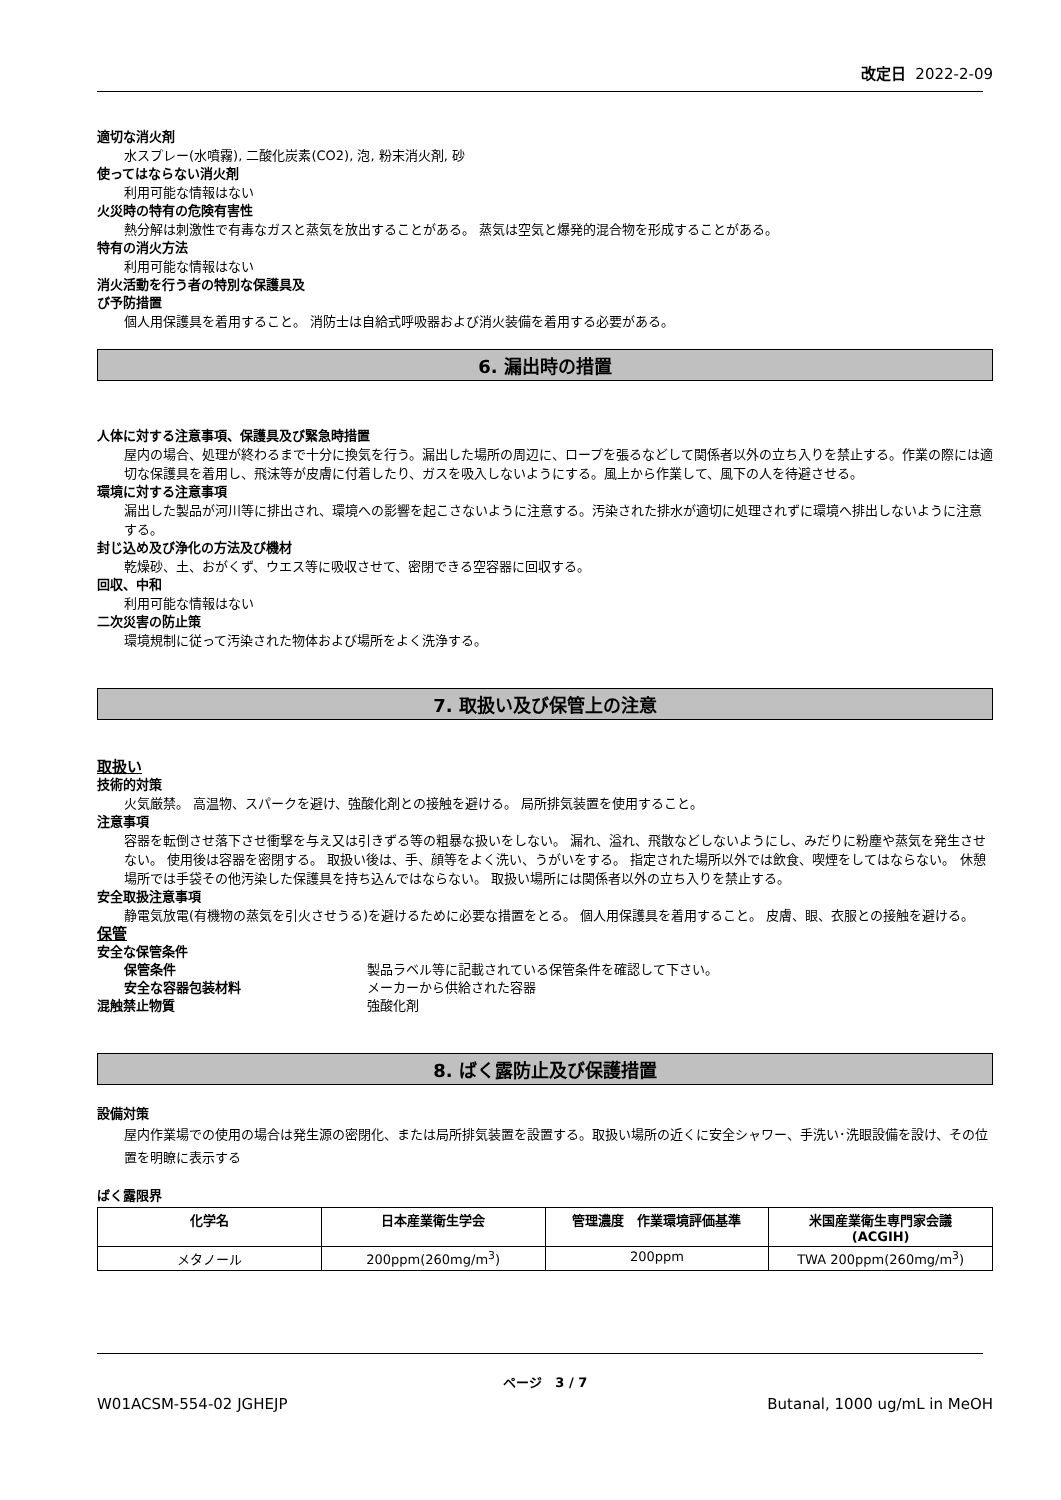改定日 2022-2-09
適切な消火剤
水スプレー(水噴霧), 二酸化炭素(CO2), 泡, 粉末消火剤, 砂
使ってはならない消火剤
利用可能な情報はない
火災時の特有の危険有害性
熱分解は刺激性で有毒なガスと蒸気を放出することがある。 蒸気は空気と爆発的混合物を形成することがある。
特有の消火方法
利用可能な情報はない
消火活動を行う者の特別な保護具及
び予防措置
個人用保護具を着用すること。 消防士は自給式呼吸器および消火装備を着用する必要がある。
6. 漏出時の措置
人体に対する注意事項、保護具及び緊急時措置
屋内の場合、処理が終わるまで十分に換気を行う。漏出した場所の周辺に、ロープを張るなどして関係者以外の立ち入りを禁止する。作業の際には適切な保護具を着用し、飛沫等が皮膚に付着したり、ガスを吸入しないようにする。風上から作業して、風下の人を待避させる。
環境に対する注意事項
漏出した製品が河川等に排出され、環境への影響を起こさないように注意する。汚染された排水が適切に処理されずに環境へ排出しないように注意する。
封じ込め及び浄化の方法及び機材
乾燥砂、土、おがくず、ウエス等に吸収させて、密閉できる空容器に回収する。
回収、中和
利用可能な情報はない
二次災害の防止策
環境規制に従って汚染された物体および場所をよく洗浄する。
7. 取扱い及び保管上の注意
取扱い
技術的対策
火気厳禁。 高温物、スパークを避け、強酸化剤との接触を避ける。 局所排気装置を使用すること。
注意事項
容器を転倒させ落下させ衝撃を与え又は引きずる等の粗暴な扱いをしない。 漏れ、溢れ、飛散などしないようにし、みだりに粉塵や蒸気を発生させない。 使用後は容器を密閉する。 取扱い後は、手、顔等をよく洗い、うがいをする。 指定された場所以外では飲食、喫煙をしてはならない。 休憩場所では手袋その他汚染した保護具を持ち込んではならない。 取扱い場所には関係者以外の立ち入りを禁止する。
安全取扱注意事項
静電気放電(有機物の蒸気を引火させうる)を避けるために必要な措置をとる。 個人用保護具を着用すること。 皮膚、眼、衣服との接触を避ける。
保管
安全な保管条件
保管条件 製品ラベル等に記載されている保管条件を確認して下さい。
安全な容器包装材料 メーカーから供給された容器
混触禁止物質 強酸化剤
8. ばく露防止及び保護措置
設備対策
屋内作業場での使用の場合は発生源の密閉化、または局所排気装置を設置する。取扱い場所の近くに安全シャワー、手洗い･洗眼設備を設け、その位置を明瞭に表示する
ばく露限界
| 化学名 | 日本産業衛生学会 | 管理濃度 作業環境評価基準 | 米国産業衛生専門家会議 (ACGIH) |
| --- | --- | --- | --- |
| メタノール | 200ppm(260mg/m<sup>3</sup>) | 200ppm | TWA 200ppm(260mg/m<sup>3</sup>) |
ページ 3 / 7
W01ACSM-554-02 JGHEJP Butanal, 1000 ug/mL in MeOH